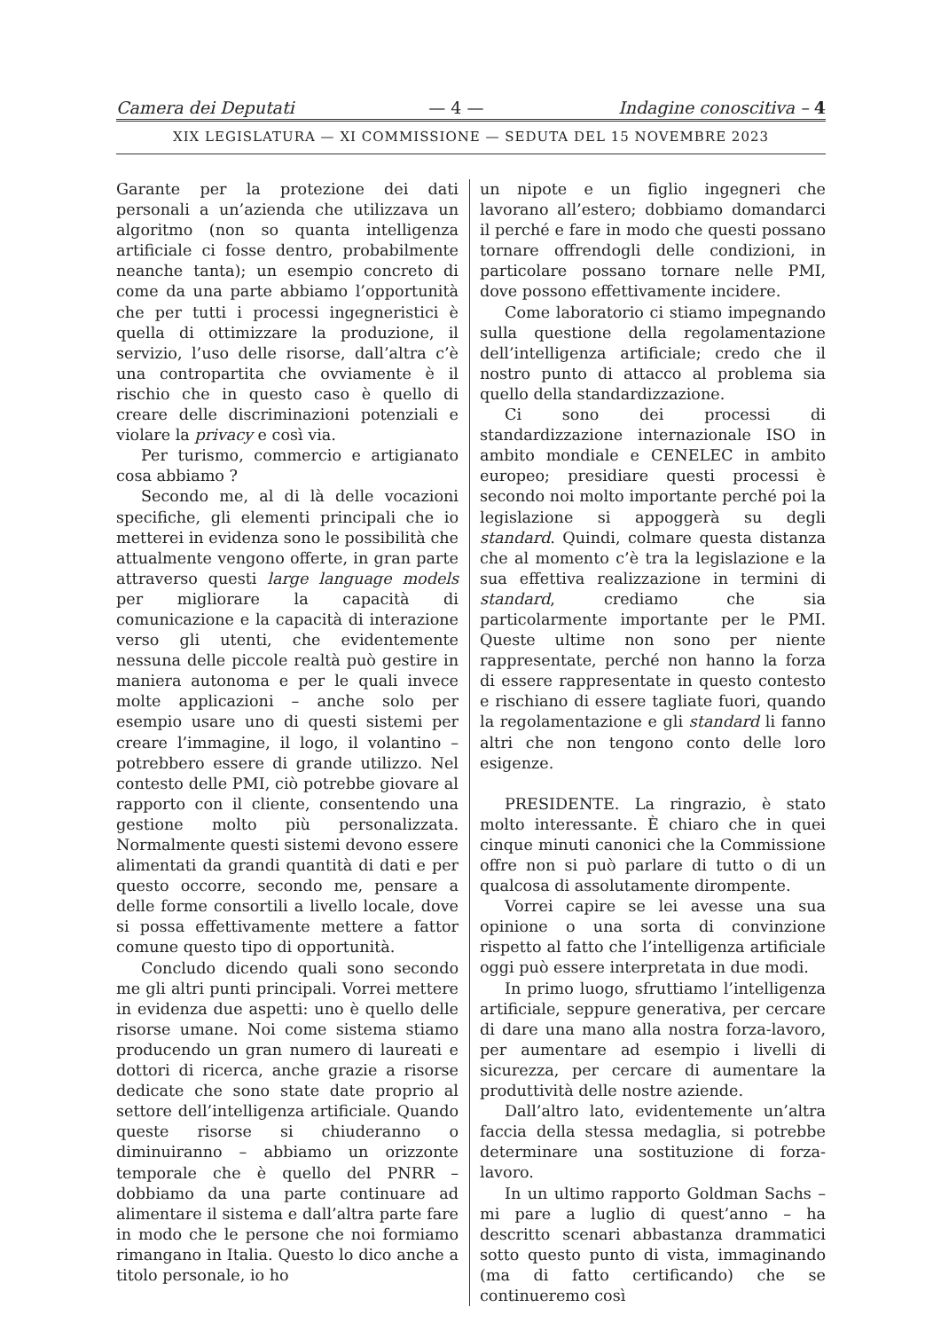Camera dei Deputati — 4 — Indagine conoscitiva – 4
XIX LEGISLATURA — XI COMMISSIONE — SEDUTA DEL 15 NOVEMBRE 2023
Garante per la protezione dei dati personali a un’azienda che utilizzava un algoritmo (non so quanta intelligenza artificiale ci fosse dentro, probabilmente neanche tanta); un esempio concreto di come da una parte abbiamo l’opportunità che per tutti i processi ingegneristici è quella di ottimizzare la produzione, il servizio, l’uso delle risorse, dall’altra c’è una contropartita che ovviamente è il rischio che in questo caso è quello di creare delle discriminazioni potenziali e violare la privacy e così via.
Per turismo, commercio e artigianato cosa abbiamo ?
Secondo me, al di là delle vocazioni specifiche, gli elementi principali che io metterei in evidenza sono le possibilità che attualmente vengono offerte, in gran parte attraverso questi large language models per migliorare la capacità di comunicazione e la capacità di interazione verso gli utenti, che evidentemente nessuna delle piccole realtà può gestire in maniera autonoma e per le quali invece molte applicazioni – anche solo per esempio usare uno di questi sistemi per creare l’immagine, il logo, il volantino – potrebbero essere di grande utilizzo. Nel contesto delle PMI, ciò potrebbe giovare al rapporto con il cliente, consentendo una gestione molto più personalizzata. Normalmente questi sistemi devono essere alimentati da grandi quantità di dati e per questo occorre, secondo me, pensare a delle forme consortili a livello locale, dove si possa effettivamente mettere a fattor comune questo tipo di opportunità.
Concludo dicendo quali sono secondo me gli altri punti principali. Vorrei mettere in evidenza due aspetti: uno è quello delle risorse umane. Noi come sistema stiamo producendo un gran numero di laureati e dottori di ricerca, anche grazie a risorse dedicate che sono state date proprio al settore dell’intelligenza artificiale. Quando queste risorse si chiuderanno o diminuiranno – abbiamo un orizzonte temporale che è quello del PNRR – dobbiamo da una parte continuare ad alimentare il sistema e dall’altra parte fare in modo che le persone che noi formiamo rimangano in Italia. Questo lo dico anche a titolo personale, io ho
un nipote e un figlio ingegneri che lavorano all’estero; dobbiamo domandarci il perché e fare in modo che questi possano tornare offrendogli delle condizioni, in particolare possano tornare nelle PMI, dove possono effettivamente incidere.
Come laboratorio ci stiamo impegnando sulla questione della regolamentazione dell’intelligenza artificiale; credo che il nostro punto di attacco al problema sia quello della standardizzazione.
Ci sono dei processi di standardizzazione internazionale ISO in ambito mondiale e CENELEC in ambito europeo; presidiare questi processi è secondo noi molto importante perché poi la legislazione si appoggerà su degli standard. Quindi, colmare questa distanza che al momento c’è tra la legislazione e la sua effettiva realizzazione in termini di standard, crediamo che sia particolarmente importante per le PMI. Queste ultime non sono per niente rappresentate, perché non hanno la forza di essere rappresentate in questo contesto e rischiano di essere tagliate fuori, quando la regolamentazione e gli standard li fanno altri che non tengono conto delle loro esigenze.
PRESIDENTE. La ringrazio, è stato molto interessante. È chiaro che in quei cinque minuti canonici che la Commissione offre non si può parlare di tutto o di un qualcosa di assolutamente dirompente.
Vorrei capire se lei avesse una sua opinione o una sorta di convinzione rispetto al fatto che l’intelligenza artificiale oggi può essere interpretata in due modi.
In primo luogo, sfruttiamo l’intelligenza artificiale, seppure generativa, per cercare di dare una mano alla nostra forza-lavoro, per aumentare ad esempio i livelli di sicurezza, per cercare di aumentare la produttività delle nostre aziende.
Dall’altro lato, evidentemente un’altra faccia della stessa medaglia, si potrebbe determinare una sostituzione di forza-lavoro.
In un ultimo rapporto Goldman Sachs – mi pare a luglio di quest’anno – ha descritto scenari abbastanza drammatici sotto questo punto di vista, immaginando (ma di fatto certificando) che se continueremo così